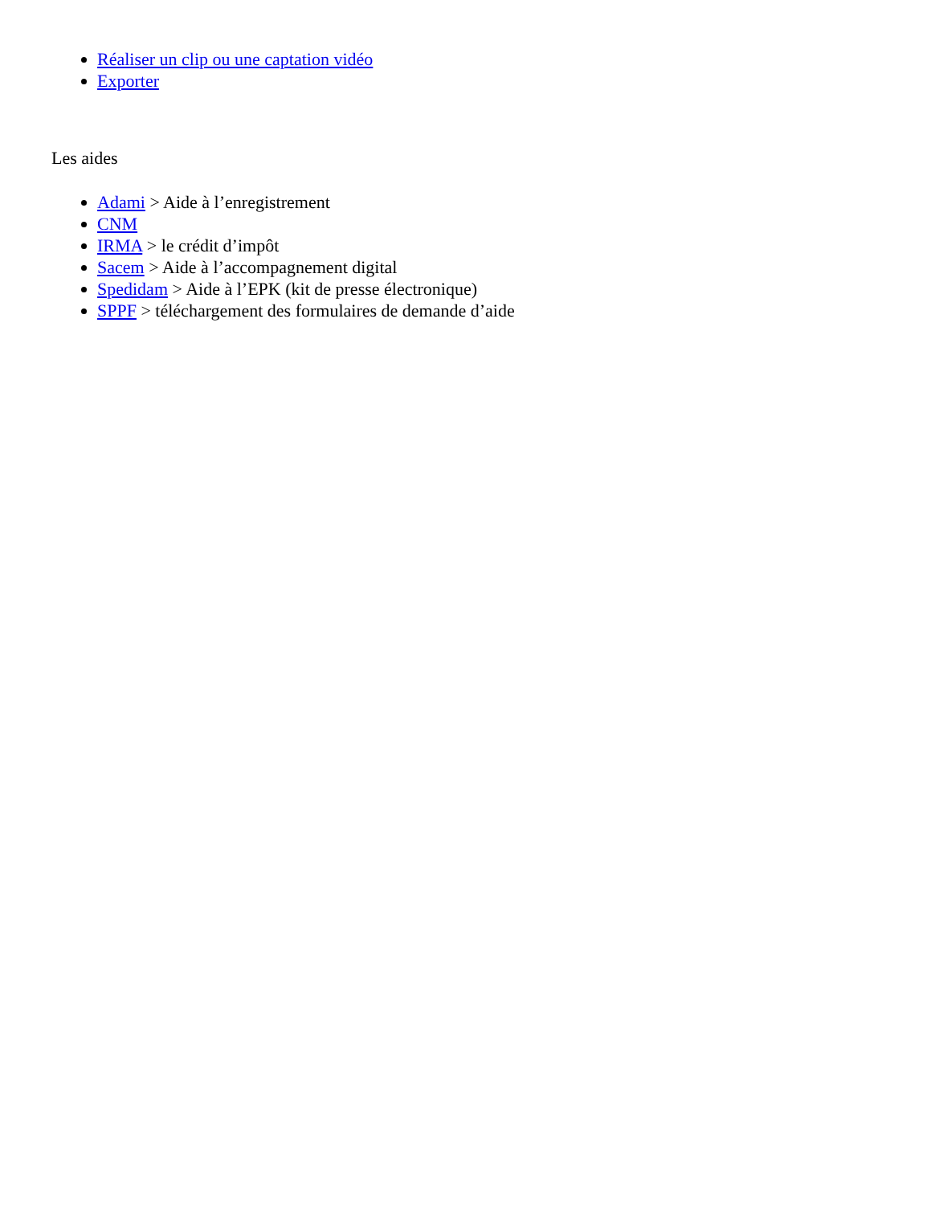Réaliser un clip ou une captation vidéo
Exporter
Les aides
Adami > Aide à l’enregistrement
CNM
IRMA > le crédit d’impôt
Sacem > Aide à l’accompagnement digital
Spedidam > Aide à l’EPK (kit de presse électronique)
SPPF > téléchargement des formulaires de demande d’aide